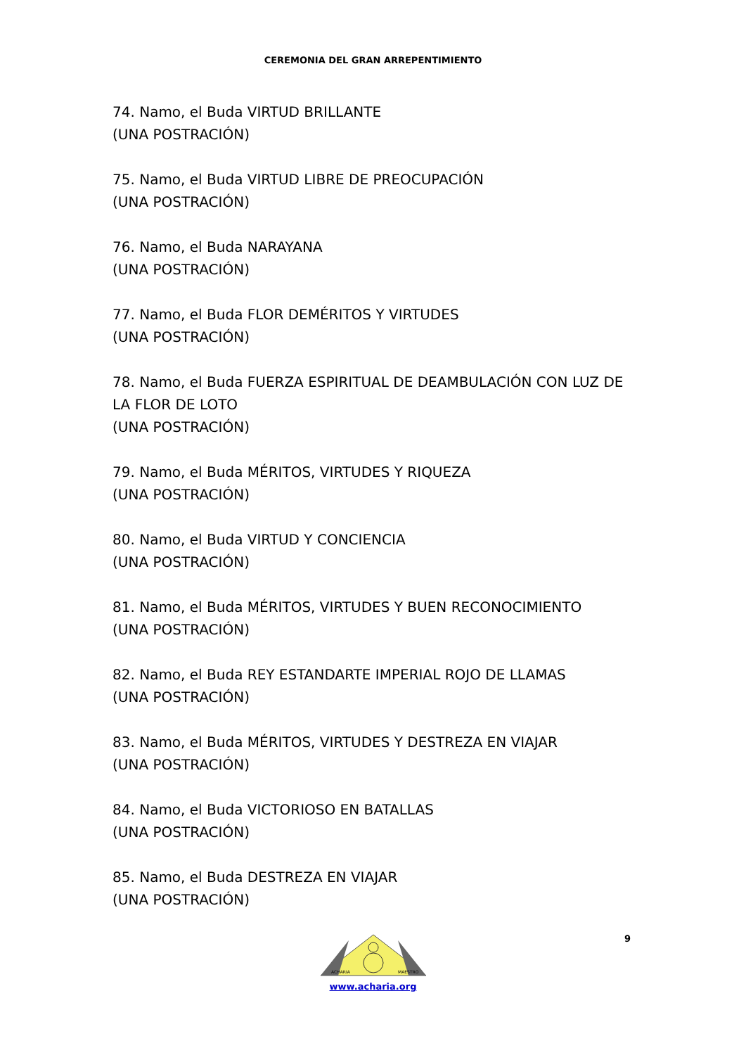CEREMONIA DEL GRAN ARREPENTIMIENTO
74. Namo, el Buda VIRTUD BRILLANTE
(UNA POSTRACIÓN)
75. Namo, el Buda VIRTUD LIBRE DE PREOCUPACIÓN
(UNA POSTRACIÓN)
76. Namo, el Buda NARAYANA
(UNA POSTRACIÓN)
77. Namo, el Buda FLOR DEMÉRITOS Y VIRTUDES
(UNA POSTRACIÓN)
78. Namo, el Buda FUERZA ESPIRITUAL DE DEAMBULACIÓN CON LUZ DE LA FLOR DE LOTO
(UNA POSTRACIÓN)
79. Namo, el Buda MÉRITOS, VIRTUDES Y RIQUEZA
(UNA POSTRACIÓN)
80. Namo, el Buda VIRTUD Y CONCIENCIA
(UNA POSTRACIÓN)
81. Namo, el Buda MÉRITOS, VIRTUDES Y BUEN RECONOCIMIENTO
(UNA POSTRACIÓN)
82. Namo, el Buda REY ESTANDARTE IMPERIAL ROJO DE LLAMAS
(UNA POSTRACIÓN)
83. Namo, el Buda MÉRITOS, VIRTUDES Y DESTREZA EN VIAJAR
(UNA POSTRACIÓN)
84. Namo, el Buda VICTORIOSO EN BATALLAS
(UNA POSTRACIÓN)
85. Namo, el Buda DESTREZA EN VIAJAR
(UNA POSTRACIÓN)
9
ACHARIA
MAESTRO
www.acharia.org